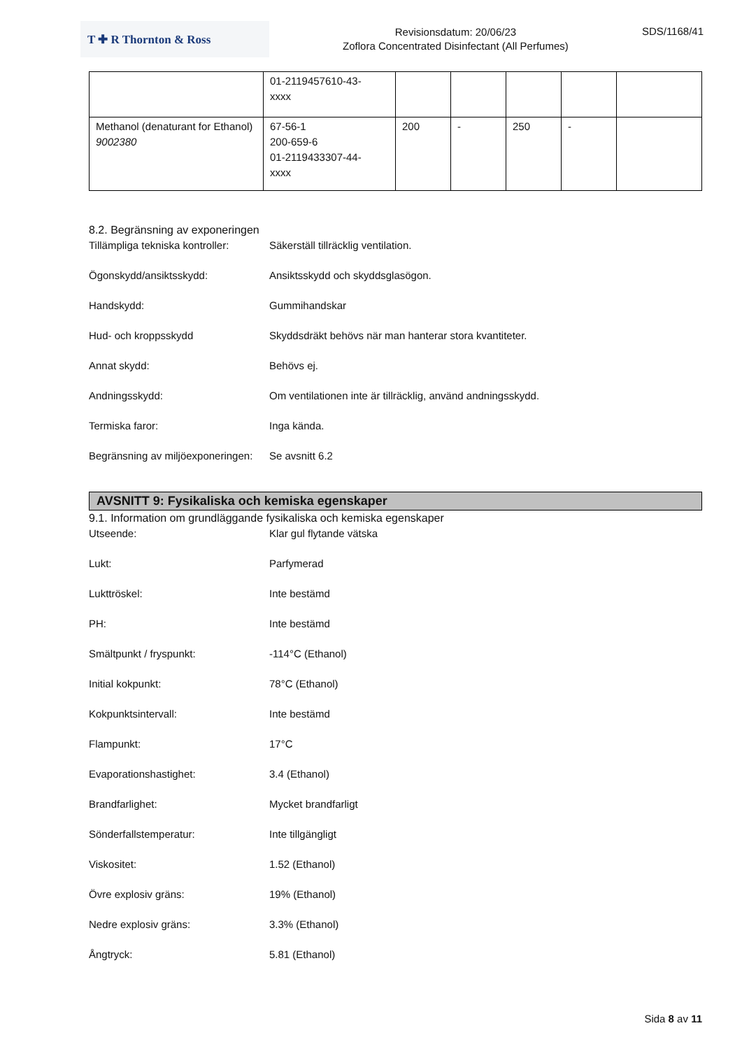T ✚ R Thornton & Ross
Revisionsdatum: 20/06/23
Zoflora Concentrated Disinfectant (All Perfumes)
SDS/1168/41
| | 01-2119457610-43- xxxx | | | | | |
| Methanol (denaturant for Ethanol) 9002380 | 67-56-1 200-659-6 01-2119433307-44- xxxx | 200 | - | 250 | - | |
8.2. Begränsning av exponeringen
Tillämpliga tekniska kontroller:
Säkerställ tillräcklig ventilation.
Ögonskydd/ansiktsskydd: Ansiktsskydd och skyddsglasögon.
Handskydd: Gummihandskar
Hud- och kroppsskydd Skyddsdräkt behövs när man hanterar stora kvantiteter.
Annat skydd: Behövs ej.
Andningsskydd: Om ventilationen inte är tillräcklig, använd andningsskydd.
Termiska faror: Inga kända.
Begränsning av miljöexponeringen:
Se avsnitt 6.2
AVSNITT 9: Fysikaliska och kemiska egenskaper
9.1. Information om grundläggande fysikaliska och kemiska egenskaper
Utseende: Klar gul flytande vätska
Lukt: Parfymerad
Lukttröskel: Inte bestämd
PH: Inte bestämd
Smältpunkt / fryspunkt: -114°C (Ethanol)
Initial kokpunkt: 78°C (Ethanol)
Kokpunktsintervall: Inte bestämd
Flampunkt: 17°C
Evaporationshastighet: 3.4 (Ethanol)
Brandfarlighet: Mycket brandfarligt
Sönderfallstemperatur: Inte tillgängligt
Viskositet: 1.52 (Ethanol)
Övre explosiv gräns: 19% (Ethanol)
Nedre explosiv gräns: 3.3% (Ethanol)
Ångtryck: 5.81 (Ethanol)
Sida 8 av 11